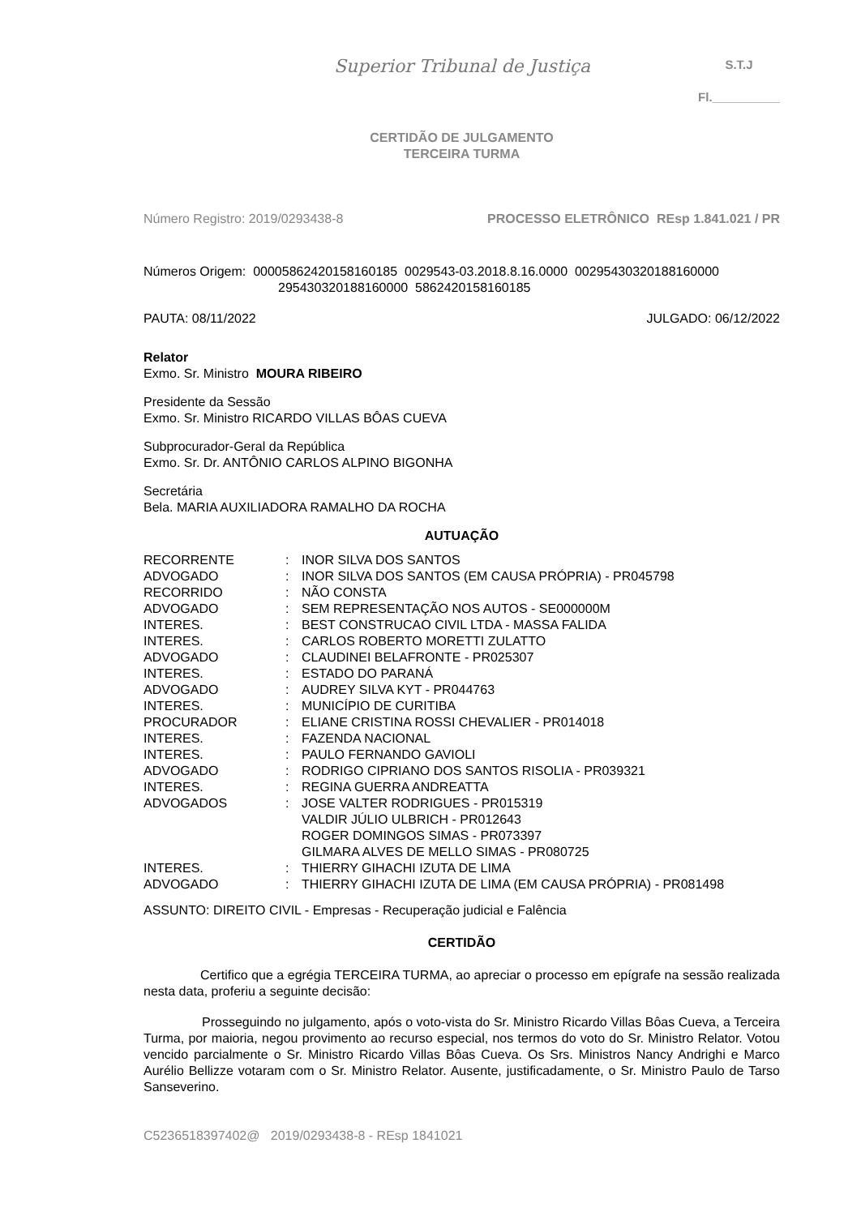Superior Tribunal de Justiça
S.T.J
Fl.__________
CERTIDÃO DE JULGAMENTO
TERCEIRA TURMA
Número Registro: 2019/0293438-8 PROCESSO ELETRÔNICO REsp 1.841.021 / PR
Números Origem: 00005862420158160185 0029543-03.2018.8.16.0000 00295430320188160000
295430320188160000 5862420158160185
PAUTA: 08/11/2022 JULGADO: 06/12/2022
Relator
Exmo. Sr. Ministro MOURA RIBEIRO
Presidente da Sessão
Exmo. Sr. Ministro RICARDO VILLAS BÔAS CUEVA
Subprocurador-Geral da República
Exmo. Sr. Dr. ANTÔNIO CARLOS ALPINO BIGONHA
Secretária
Bela. MARIA AUXILIADORA RAMALHO DA ROCHA
AUTUAÇÃO
| RECORRENTE | : | INOR SILVA DOS SANTOS |
| ADVOGADO | : | INOR SILVA DOS SANTOS (EM CAUSA PRÓPRIA) - PR045798 |
| RECORRIDO | : | NÃO CONSTA |
| ADVOGADO | : | SEM REPRESENTAÇÃO NOS AUTOS - SE000000M |
| INTERES. | : | BEST CONSTRUCAO CIVIL LTDA - MASSA FALIDA |
| INTERES. | : | CARLOS ROBERTO MORETTI ZULATTO |
| ADVOGADO | : | CLAUDINEI BELAFRONTE - PR025307 |
| INTERES. | : | ESTADO DO PARANÁ |
| ADVOGADO | : | AUDREY SILVA KYT - PR044763 |
| INTERES. | : | MUNICÍPIO DE CURITIBA |
| PROCURADOR | : | ELIANE CRISTINA ROSSI CHEVALIER - PR014018 |
| INTERES. | : | FAZENDA NACIONAL |
| INTERES. | : | PAULO FERNANDO GAVIOLI |
| ADVOGADO | : | RODRIGO CIPRIANO DOS SANTOS RISOLIA - PR039321 |
| INTERES. | : | REGINA GUERRA ANDREATTA |
| ADVOGADOS | : | JOSE VALTER RODRIGUES - PR015319 VALDIR JÚLIO ULBRICH - PR012643 ROGER DOMINGOS SIMAS - PR073397 GILMARA ALVES DE MELLO SIMAS - PR080725 |
| INTERES. | : | THIERRY GIHACHI IZUTA DE LIMA |
| ADVOGADO | : | THIERRY GIHACHI IZUTA DE LIMA (EM CAUSA PRÓPRIA) - PR081498 |
ASSUNTO: DIREITO CIVIL - Empresas - Recuperação judicial e Falência
CERTIDÃO
Certifico que a egrégia TERCEIRA TURMA, ao apreciar o processo em epígrafe na sessão realizada nesta data, proferiu a seguinte decisão:
Prosseguindo no julgamento, após o voto-vista do Sr. Ministro Ricardo Villas Bôas Cueva, a Terceira Turma, por maioria, negou provimento ao recurso especial, nos termos do voto do Sr. Ministro Relator. Votou vencido parcialmente o Sr. Ministro Ricardo Villas Bôas Cueva. Os Srs. Ministros Nancy Andrighi e Marco Aurélio Bellizze votaram com o Sr. Ministro Relator. Ausente, justificadamente, o Sr. Ministro Paulo de Tarso Sanseverino.
C5236518397402@ 2019/0293438-8 - REsp 1841021